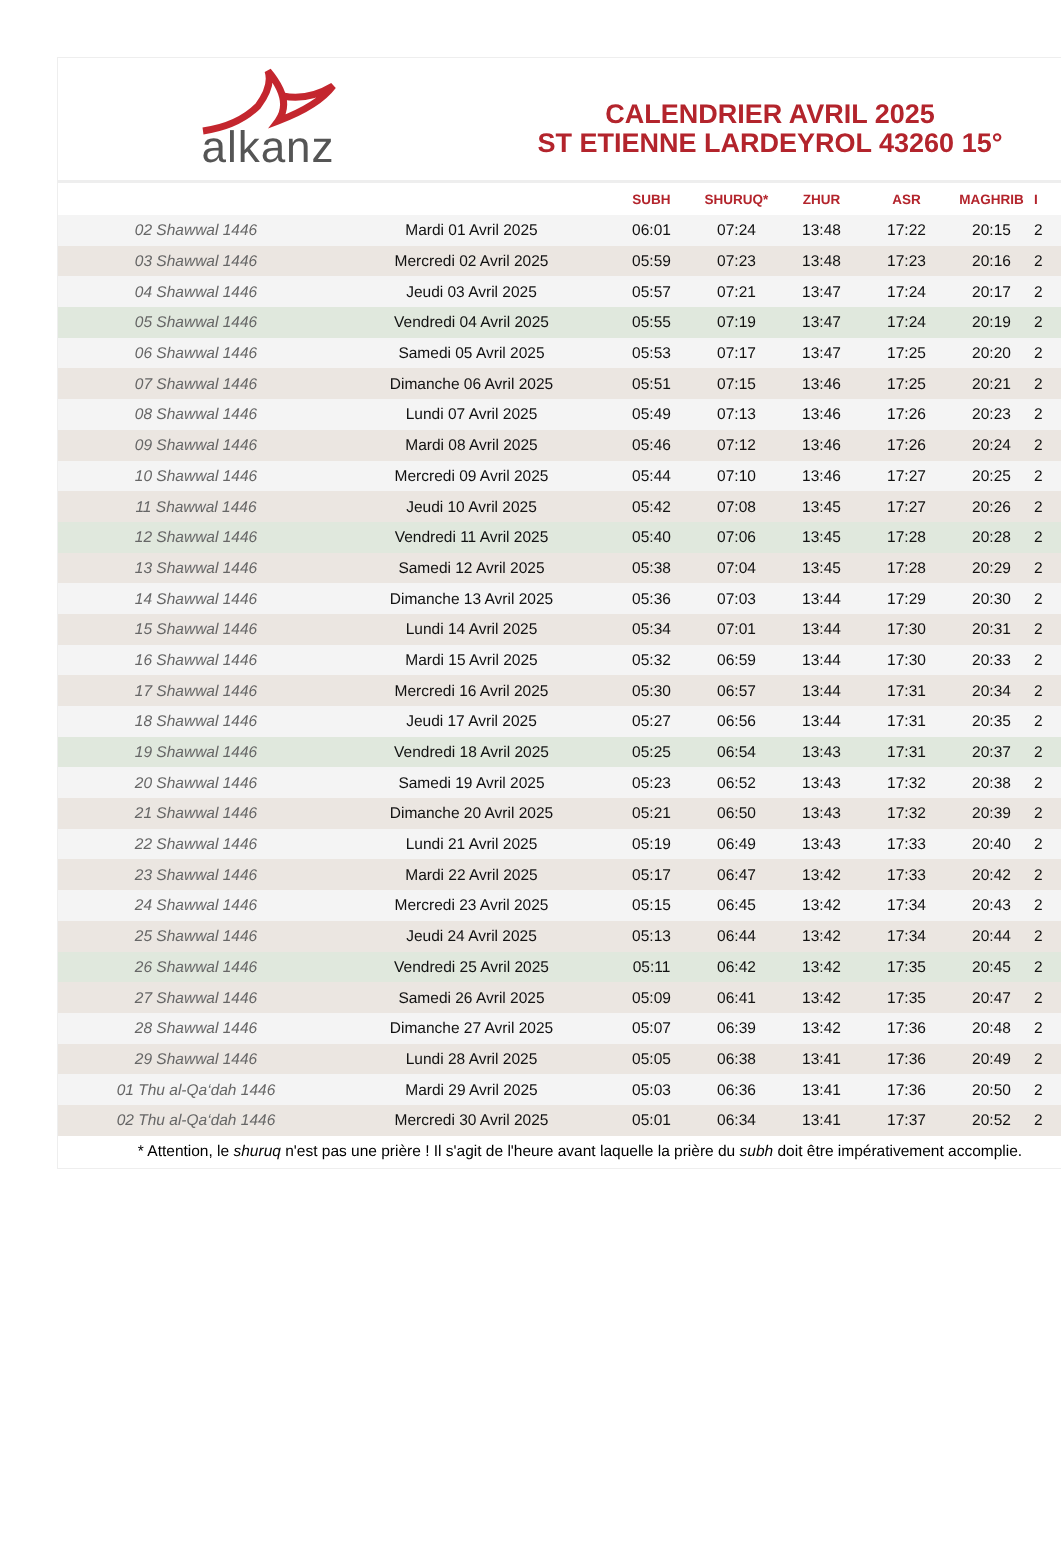alkanz
CALENDRIER AVRIL 2025
ST ETIENNE LARDEYROL 43260 15°
| | | SUBH | SHURUQ* | ZHUR | ASR | MAGHRIB | I |
| --- | --- | --- | --- | --- | --- | --- | --- |
| 02 Shawwal 1446 | Mardi 01 Avril 2025 | 06:01 | 07:24 | 13:48 | 17:22 | 20:15 | 2 |
| 03 Shawwal 1446 | Mercredi 02 Avril 2025 | 05:59 | 07:23 | 13:48 | 17:23 | 20:16 | 2 |
| 04 Shawwal 1446 | Jeudi 03 Avril 2025 | 05:57 | 07:21 | 13:47 | 17:24 | 20:17 | 2 |
| 05 Shawwal 1446 | Vendredi 04 Avril 2025 | 05:55 | 07:19 | 13:47 | 17:24 | 20:19 | 2 |
| 06 Shawwal 1446 | Samedi 05 Avril 2025 | 05:53 | 07:17 | 13:47 | 17:25 | 20:20 | 2 |
| 07 Shawwal 1446 | Dimanche 06 Avril 2025 | 05:51 | 07:15 | 13:46 | 17:25 | 20:21 | 2 |
| 08 Shawwal 1446 | Lundi 07 Avril 2025 | 05:49 | 07:13 | 13:46 | 17:26 | 20:23 | 2 |
| 09 Shawwal 1446 | Mardi 08 Avril 2025 | 05:46 | 07:12 | 13:46 | 17:26 | 20:24 | 2 |
| 10 Shawwal 1446 | Mercredi 09 Avril 2025 | 05:44 | 07:10 | 13:46 | 17:27 | 20:25 | 2 |
| 11 Shawwal 1446 | Jeudi 10 Avril 2025 | 05:42 | 07:08 | 13:45 | 17:27 | 20:26 | 2 |
| 12 Shawwal 1446 | Vendredi 11 Avril 2025 | 05:40 | 07:06 | 13:45 | 17:28 | 20:28 | 2 |
| 13 Shawwal 1446 | Samedi 12 Avril 2025 | 05:38 | 07:04 | 13:45 | 17:28 | 20:29 | 2 |
| 14 Shawwal 1446 | Dimanche 13 Avril 2025 | 05:36 | 07:03 | 13:44 | 17:29 | 20:30 | 2 |
| 15 Shawwal 1446 | Lundi 14 Avril 2025 | 05:34 | 07:01 | 13:44 | 17:30 | 20:31 | 2 |
| 16 Shawwal 1446 | Mardi 15 Avril 2025 | 05:32 | 06:59 | 13:44 | 17:30 | 20:33 | 2 |
| 17 Shawwal 1446 | Mercredi 16 Avril 2025 | 05:30 | 06:57 | 13:44 | 17:31 | 20:34 | 2 |
| 18 Shawwal 1446 | Jeudi 17 Avril 2025 | 05:27 | 06:56 | 13:44 | 17:31 | 20:35 | 2 |
| 19 Shawwal 1446 | Vendredi 18 Avril 2025 | 05:25 | 06:54 | 13:43 | 17:31 | 20:37 | 2 |
| 20 Shawwal 1446 | Samedi 19 Avril 2025 | 05:23 | 06:52 | 13:43 | 17:32 | 20:38 | 2 |
| 21 Shawwal 1446 | Dimanche 20 Avril 2025 | 05:21 | 06:50 | 13:43 | 17:32 | 20:39 | 2 |
| 22 Shawwal 1446 | Lundi 21 Avril 2025 | 05:19 | 06:49 | 13:43 | 17:33 | 20:40 | 2 |
| 23 Shawwal 1446 | Mardi 22 Avril 2025 | 05:17 | 06:47 | 13:42 | 17:33 | 20:42 | 2 |
| 24 Shawwal 1446 | Mercredi 23 Avril 2025 | 05:15 | 06:45 | 13:42 | 17:34 | 20:43 | 2 |
| 25 Shawwal 1446 | Jeudi 24 Avril 2025 | 05:13 | 06:44 | 13:42 | 17:34 | 20:44 | 2 |
| 26 Shawwal 1446 | Vendredi 25 Avril 2025 | 05:11 | 06:42 | 13:42 | 17:35 | 20:45 | 2 |
| 27 Shawwal 1446 | Samedi 26 Avril 2025 | 05:09 | 06:41 | 13:42 | 17:35 | 20:47 | 2 |
| 28 Shawwal 1446 | Dimanche 27 Avril 2025 | 05:07 | 06:39 | 13:42 | 17:36 | 20:48 | 2 |
| 29 Shawwal 1446 | Lundi 28 Avril 2025 | 05:05 | 06:38 | 13:41 | 17:36 | 20:49 | 2 |
| 01 Thu al-Qa‘dah 1446 | Mardi 29 Avril 2025 | 05:03 | 06:36 | 13:41 | 17:36 | 20:50 | 2 |
| 02 Thu al-Qa‘dah 1446 | Mercredi 30 Avril 2025 | 05:01 | 06:34 | 13:41 | 17:37 | 20:52 | 2 |
* Attention, le shuruq n'est pas une prière ! Il s'agit de l'heure avant laquelle la prière du subh doit être impérativement accomplie.